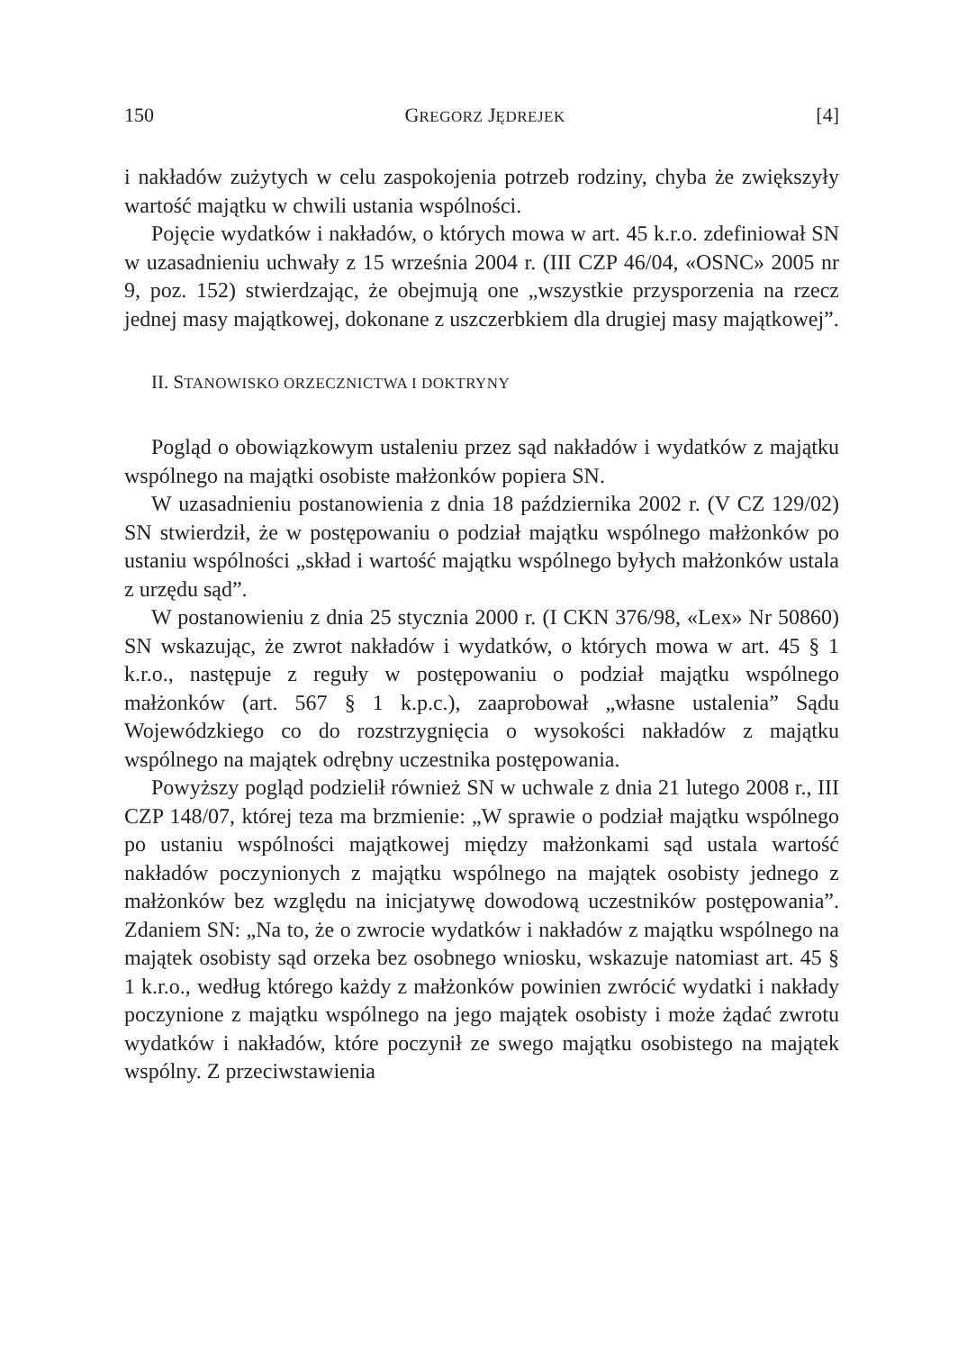150 GREGORZ JĘDREJEK [4]
i nakładów zużytych w celu zaspokojenia potrzeb rodziny, chyba że zwiększyły wartość majątku w chwili ustania wspólności.
Pojęcie wydatków i nakładów, o których mowa w art. 45 k.r.o. zdefiniował SN w uzasadnieniu uchwały z 15 września 2004 r. (III CZP 46/04, «OSNC» 2005 nr 9, poz. 152) stwierdzając, że obejmują one „wszystkie przysporzenia na rzecz jednej masy majątkowej, dokonane z uszczerbkiem dla drugiej masy majątkowej”.
II. STANOWISKO ORZECZNICTWA I DOKTRYNY
Pogląd o obowiązkowym ustaleniu przez sąd nakładów i wydatków z majątku wspólnego na majątki osobiste małżonków popiera SN.
W uzasadnieniu postanowienia z dnia 18 października 2002 r. (V CZ 129/02) SN stwierdził, że w postępowaniu o podział majątku wspólnego małżonków po ustaniu wspólności „skład i wartość majątku wspólnego byłych małżonków ustala z urzędu sąd”.
W postanowieniu z dnia 25 stycznia 2000 r. (I CKN 376/98, «Lex» Nr 50860) SN wskazując, że zwrot nakładów i wydatków, o których mowa w art. 45 § 1 k.r.o., następuje z reguły w postępowaniu o podział majątku wspólnego małżonków (art. 567 § 1 k.p.c.), zaaprobował „własne ustalenia” Sądu Wojewódzkiego co do rozstrzygnięcia o wysokości nakładów z majątku wspólnego na majątek odrębny uczestnika postępowania.
Powyższy pogląd podzielił również SN w uchwale z dnia 21 lutego 2008 r., III CZP 148/07, której teza ma brzmienie: „W sprawie o podział majątku wspólnego po ustaniu wspólności majątkowej między małżonkami sąd ustala wartość nakładów poczynionych z majątku wspólnego na majątek osobisty jednego z małżonków bez względu na inicjatywę dowodową uczestników postępowania”. Zdaniem SN: „Na to, że o zwrocie wydatków i nakładów z majątku wspólnego na majątek osobisty sąd orzeka bez osobnego wniosku, wskazuje natomiast art. 45 § 1 k.r.o., według którego każdy z małżonków powinien zwrócić wydatki i nakłady poczynione z majątku wspólnego na jego majątek osobisty i może żądać zwrotu wydatków i nakładów, które poczynił ze swego majątku osobistego na majątek wspólny. Z przeciwstawienia